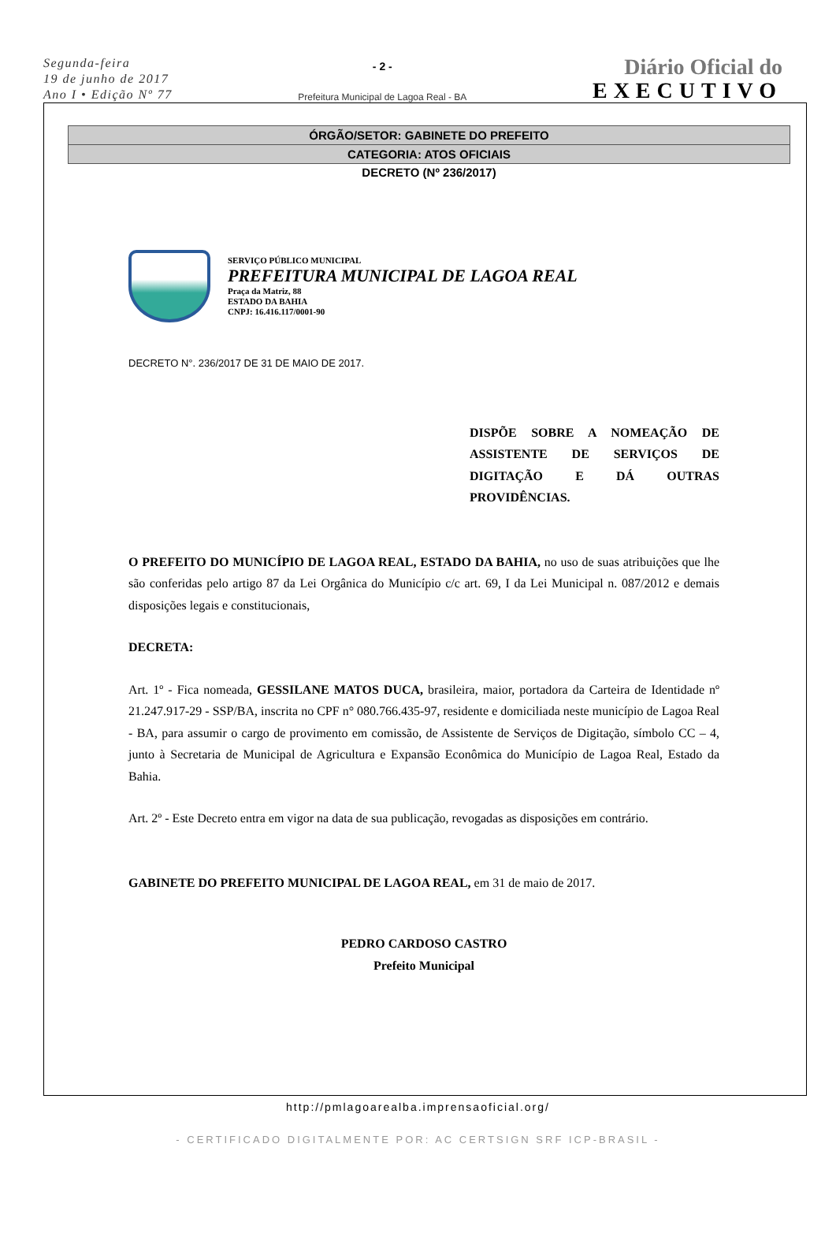Segunda-feira
19 de junho de 2017
Ano I • Edição Nº 77
- 2 -
Prefeitura Municipal de Lagoa Real - BA
Diário Oficial do
EXECUTIVO
ÓRGÃO/SETOR: GABINETE DO PREFEITO
CATEGORIA: ATOS OFICIAIS
DECRETO (Nº 236/2017)
SERVIÇO PÚBLICO MUNICIPAL
PREFEITURA MUNICIPAL DE LAGOA REAL
Praça da Matriz, 88
ESTADO DA BAHIA
CNPJ: 16.416.117/0001-90
DECRETO N°. 236/2017 DE 31 DE MAIO DE 2017.
DISPÕE SOBRE A NOMEAÇÃO DE ASSISTENTE DE SERVIÇOS DE DIGITAÇÃO E DÁ OUTRAS PROVIDÊNCIAS.
O PREFEITO DO MUNICÍPIO DE LAGOA REAL, ESTADO DA BAHIA, no uso de suas atribuições que lhe são conferidas pelo artigo 87 da Lei Orgânica do Município c/c art. 69, I da Lei Municipal n. 087/2012 e demais disposições legais e constitucionais,
DECRETA:
Art. 1º - Fica nomeada, GESSILANE MATOS DUCA, brasileira, maior, portadora da Carteira de Identidade nº 21.247.917-29 - SSP/BA, inscrita no CPF n° 080.766.435-97, residente e domiciliada neste município de Lagoa Real - BA, para assumir o cargo de provimento em comissão, de Assistente de Serviços de Digitação, símbolo CC – 4, junto à Secretaria de Municipal de Agricultura e Expansão Econômica do Município de Lagoa Real, Estado da Bahia.
Art. 2º - Este Decreto entra em vigor na data de sua publicação, revogadas as disposições em contrário.
GABINETE DO PREFEITO MUNICIPAL DE LAGOA REAL, em 31 de maio de 2017.
PEDRO CARDOSO CASTRO
Prefeito Municipal
http://pmlagoarealba.imprensaoficial.org/
- CERTIFICADO DIGITALMENTE POR: AC CERTSIGN SRF ICP-BRASIL -